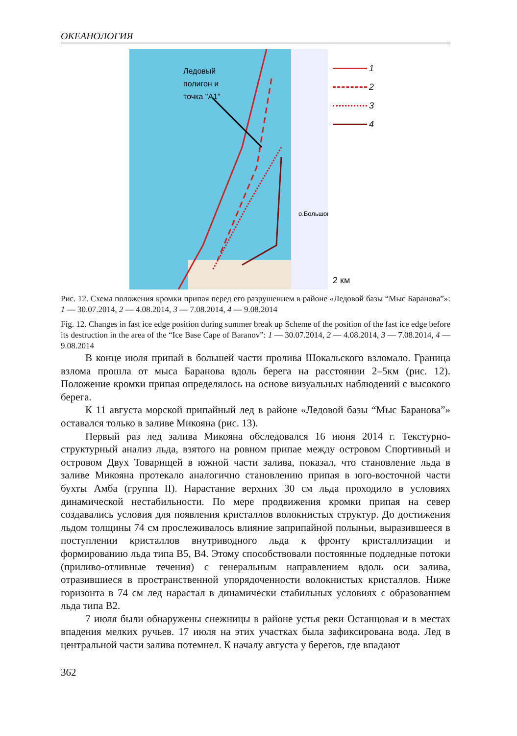ОКЕАНОЛОГИЯ
Ледовый
полигон и
точка "А1"
о.Большой
1
2
3
4
2 км
Рис. 12. Схема положения кромки припая перед его разрушением в районе «Ледовой базы “Мыс Баранова”»: 1 — 30.07.2014, 2 — 4.08.2014, 3 — 7.08.2014, 4 — 9.08.2014
Fig. 12. Changes in fast ice edge position during summer break up Scheme of the position of the fast ice edge before its destruction in the area of the “Ice Base Cape of Baranov”: 1 — 30.07.2014, 2 — 4.08.2014, 3 — 7.08.2014, 4 — 9.08.2014
В конце июля припай в большей части пролива Шокальского взломало. Граница взлома прошла от мыса Баранова вдоль берега на расстоянии 2–5км (рис. 12). Положение кромки припая определялось на основе визуальных наблюдений с высокого берега.
К 11 августа морской припайный лед в районе «Ледовой базы “Мыс Баранова”» оставался только в заливе Микояна (рис. 13).
Первый раз лед залива Микояна обследовался 16 июня 2014 г. Текстурно-структурный анализ льда, взятого на ровном припае между островом Спортивный и островом Двух Товарищей в южной части залива, показал, что становление льда в заливе Микояна протекало аналогично становлению припая в юго-восточной части бухты Амба (группа II). Нарастание верхних 30 см льда проходило в условиях динамической нестабильности. По мере продвижения кромки припая на север создавались условия для появления кристаллов волокнистых структур. До достижения льдом толщины 74 см прослеживалось влияние заприпайной полыньи, выразившееся в поступлении кристаллов внутриводного льда к фронту кристаллизации и формированию льда типа В5, В4. Этому способствовали постоянные подледные потоки (приливо-отливные течения) с генеральным направлением вдоль оси залива, отразившиеся в пространственной упорядоченности волокнистых кристаллов. Ниже горизонта в 74 см лед нарастал в динамически стабильных условиях с образованием льда типа В2.
7 июля были обнаружены снежницы в районе устья реки Останцовая и в местах впадения мелких ручьев. 17 июля на этих участках была зафиксирована вода. Лед в центральной части залива потемнел. К началу августа у берегов, где впадают
362